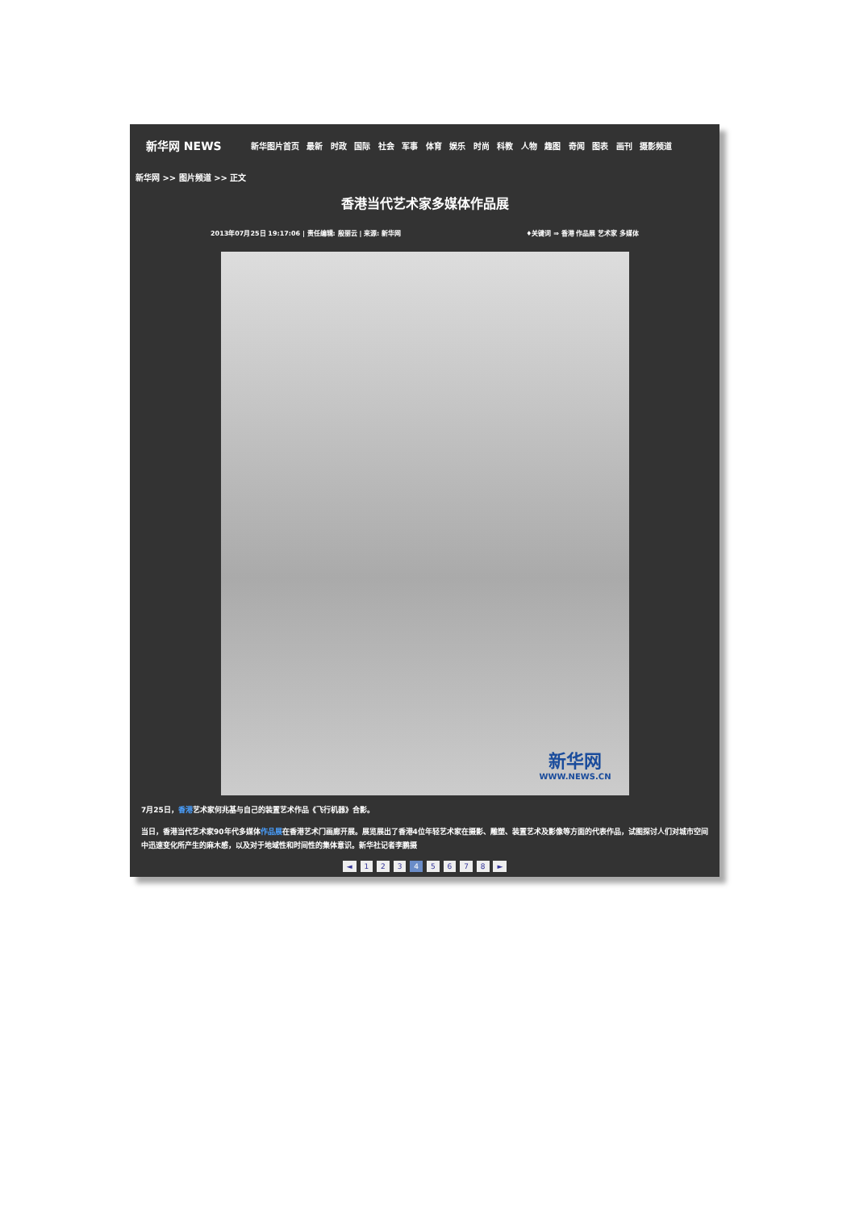新华网 NEWS
新华图片首页 最新 时政 国际 社会 军事 体育 娱乐 时尚 科教 人物 趣图 奇闻 图表 画刊 摄影频道
新华网 >> 图片频道 >> 正文
香港当代艺术家多媒体作品展
2013年07月25日 19:17:06 | 责任编辑: 殷丽云 | 来源: 新华网 ♦关键词 ⇒ 香港 作品展 艺术家 多媒体
新华网
WWW.NEWS.CN
7月25日，香港艺术家何兆基与自己的装置艺术作品《飞行机器》合影。
当日，香港当代艺术家90年代多媒体作品展在香港艺术门画廊开展。展览展出了香港4位年轻艺术家在摄影、雕塑、装置艺术及影像等方面的代表作品，试图探讨人们对城市空间中迅速变化所产生的麻木感，以及对于地域性和时间性的集体意识。新华社记者李鹏摄
◄ 1 2 3 4 5 6 7 8 ►